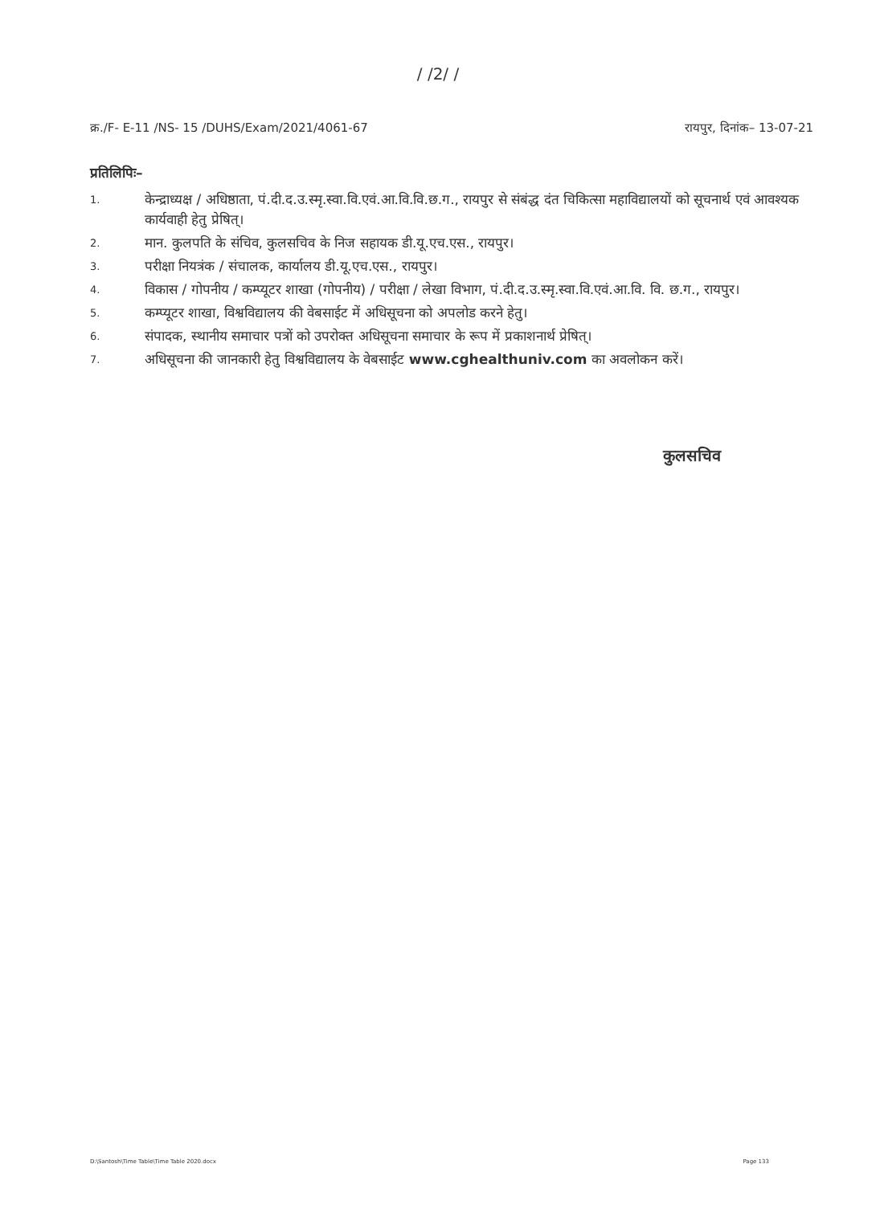/ /2/ /
क्र./F- E-11 /NS- 15 /DUHS/Exam/2021/4061-67 रायपुर, दिनांक– 13-07-21
प्रतिलिपिः–
1. केन्द्राध्यक्ष / अधिष्ठाता, पं.दी.द.उ.स्मृ.स्वा.वि.एवं.आ.वि.वि.छ.ग., रायपुर से संबंद्ध दंत चिकित्सा महाविद्यालयों को सूचनार्थ एवं आवश्यक कार्यवाही हेतु प्रेषित्।
2. मान. कुलपति के संचिव, कुलसचिव के निज सहायक डी.यू.एच.एस., रायपुर।
3. परीक्षा नियत्रंक / संचालक, कार्यालय डी.यू.एच.एस., रायपुर।
4. विकास / गोपनीय / कम्प्यूटर शाखा (गोपनीय) / परीक्षा / लेखा विभाग, पं.दी.द.उ.स्मृ.स्वा.वि.एवं.आ.वि. वि. छ.ग., रायपुर।
5. कम्प्यूटर शाखा, विश्वविद्यालय की वेबसाईट में अधिसूचना को अपलोड करने हेतु।
6. संपादक, स्थानीय समाचार पत्रों को उपरोक्त अधिसूचना समाचार के रूप में प्रकाशनार्थ प्रेषित्।
7. अधिसूचना की जानकारी हेतु विश्वविद्यालय के वेबसाईट www.cghealthuniv.com का अवलोकन करें।
कुलसचिव
D:\Santosh\Time Table\Time Table 2020.docx Page 133